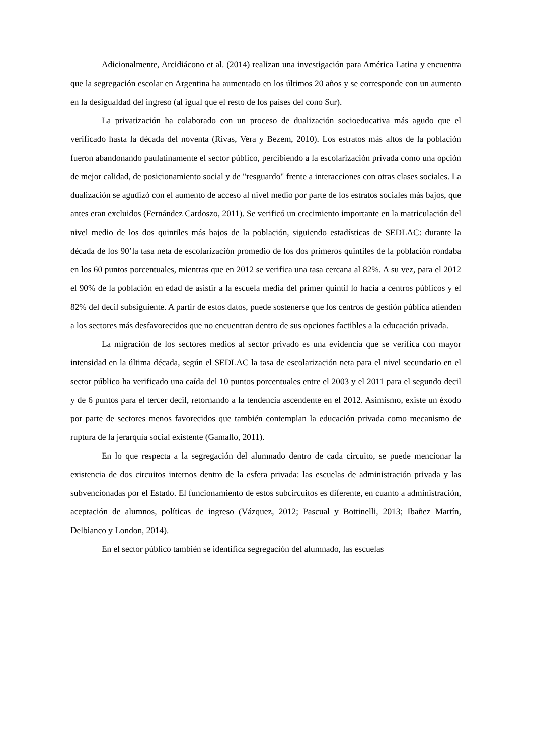Adicionalmente, Arcidiácono et al. (2014) realizan una investigación para América Latina y encuentra que la segregación escolar en Argentina ha aumentado en los últimos 20 años y se corresponde con un aumento en la desigualdad del ingreso (al igual que el resto de los países del cono Sur).
La privatización ha colaborado con un proceso de dualización socioeducativa más agudo que el verificado hasta la década del noventa (Rivas, Vera y Bezem, 2010). Los estratos más altos de la población fueron abandonando paulatinamente el sector público, percibiendo a la escolarización privada como una opción de mejor calidad, de posicionamiento social y de "resguardo" frente a interacciones con otras clases sociales. La dualización se agudizó con el aumento de acceso al nivel medio por parte de los estratos sociales más bajos, que antes eran excluidos (Fernández Cardoszo, 2011). Se verificó un crecimiento importante en la matriculación del nivel medio de los dos quintiles más bajos de la población, siguiendo estadísticas de SEDLAC: durante la década de los 90’la tasa neta de escolarización promedio de los dos primeros quintiles de la población rondaba en los 60 puntos porcentuales, mientras que en 2012 se verifica una tasa cercana al 82%. A su vez, para el 2012 el 90% de la población en edad de asistir a la escuela media del primer quintil lo hacía a centros públicos y el 82% del decil subsiguiente. A partir de estos datos, puede sostenerse que los centros de gestión pública atienden a los sectores más desfavorecidos que no encuentran dentro de sus opciones factibles a la educación privada.
La migración de los sectores medios al sector privado es una evidencia que se verifica con mayor intensidad en la última década, según el SEDLAC la tasa de escolarización neta para el nivel secundario en el sector público ha verificado una caída del 10 puntos porcentuales entre el 2003 y el 2011 para el segundo decil y de 6 puntos para el tercer decil, retornando a la tendencia ascendente en el 2012. Asimismo, existe un éxodo por parte de sectores menos favorecidos que también contemplan la educación privada como mecanismo de ruptura de la jerarquía social existente (Gamallo, 2011).
En lo que respecta a la segregación del alumnado dentro de cada circuito, se puede mencionar la existencia de dos circuitos internos dentro de la esfera privada: las escuelas de administración privada y las subvencionadas por el Estado. El funcionamiento de estos subcircuitos es diferente, en cuanto a administración, aceptación de alumnos, políticas de ingreso (Vázquez, 2012; Pascual y Bottinelli, 2013; Ibañez Martín, Delbianco y London, 2014).
En el sector público también se identifica segregación del alumnado, las escuelas